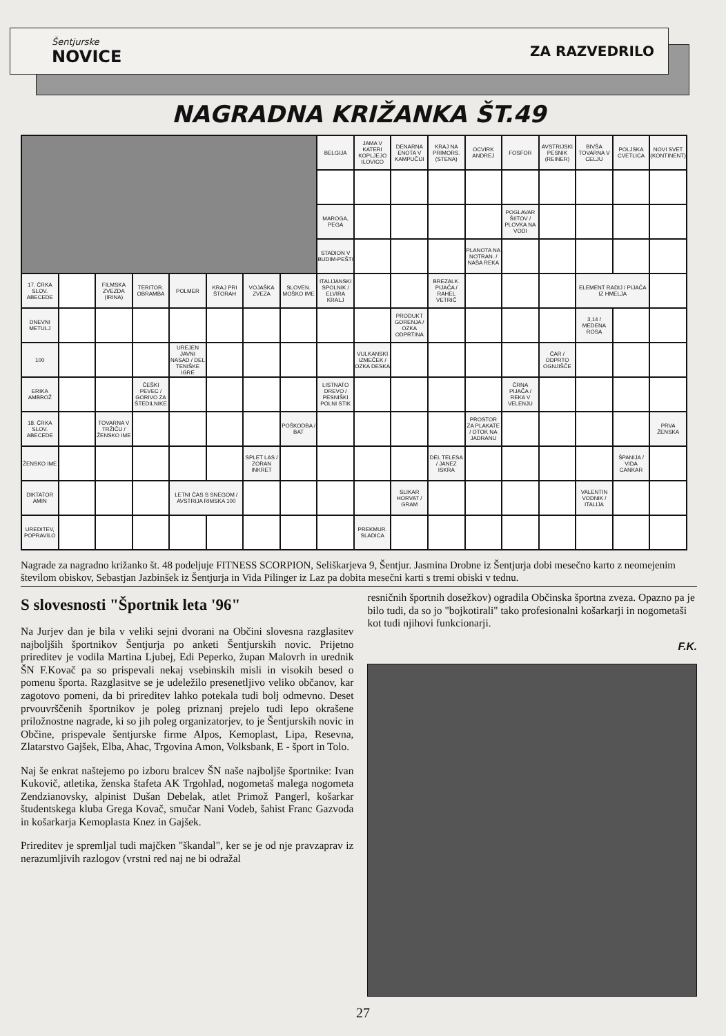Šentjurske
NOVICE
ZA RAZVEDRILO
NAGRADNA KRIŽANKA ŠT.49
| | | | | | | | | BELGIJA | JAMA V KATERI KOPLJEJO ILOVICO | DENARNA ENOTA V KAMPUČIJI | KRAJ NA PRIMORS. (STENA) | OCVIRK ANDREJ | FOSFOR | AVSTRIJSKI PESNIK (REINER) | BIVŠA TOVARNA V CELJU | POLJSKA CVETLICA | NOVI SVET (KONTINENT) |
| | | | | | | | | MAROGA, PEGA | | | | | POGLAVAR ŠIITOV / PLOVKA NA VODI | | | | |
| | | | | | | | | STADION V BUDIM-PEŠTI | | | | PLANOTA NA NOTRAN. / NAŠA REKA | | | | | |
| 17. ČRKA SLOV. ABECEDE | | FILMSKA ZVEZDA (IRINA) | TERITOR. OBRAMBA | POLMER | KRAJ PRI ŠTORAH | VOJAŠKA ZVEZA | SLOVEN. MOŠKO IME | ITALIJANSKI SPOLNIK / ELVIRA KRALJ | | | BREZALK. PIJAČA / RAHEL VETRIČ | | | | ELEMENT RADIJ / PIJAČA IZ HMELJA | | |
| DNEVNI METULJ | | | | | | | | | | PRODUKT GORENJA / OZKA ODPRTINA | | | | | 3,14 / MEDENA ROSA | | |
| 100 | | | | UREJEN JAVNI NASAD / DEL TENIŠKE IGRE | | | | | VULKANSKI IZMEČEK / OZKA DESKA | | | | | ČAR / ODPRTO OGNJIŠČE | | | |
| ERIKA AMBROŽ | | | ČEŠKI PEVEC / GORIVO ZA ŠTEDILNIKE | | | | | LISTNATO DREVO / PESNIŠKI POLNI STIK | | | | | ČRNA PIJAČA / REKA V VELENJU | | | | |
| 18. ČRKA SLOV. ABECEDE | | TOVARNA V TRŽIČU / ŽENSKO IME | | | | | POŠKODBA / BAT | | | | | PROSTOR ZA PLAKATE / OTOK NA JADRANU | | | | | PRVA ŽENSKA |
| ŽENSKO IME | | | | | | SPLET LAS / ZORAN INKRET | | | | | DEL TELESA / JANEZ ISKRA | | | | | ŠPANIJA / VIDA CANKAR | |
| DIKTATOR AMIN | | | | LETNI ČAS S SNEGOM / AVSTRIJA RIMSKA 100 | | | | | | SLIKAR HORVAT / GRAM | | | | | VALENTIN VODNIK / ITALIJA | | |
| UREDITEV, POPRAVILO | | | | | | | | | PREKMUR. SLADICA | | | | | | | | |
Nagrade za nagradno križanko št. 48 podeljuje FITNESS SCORPION, Seliškarjeva 9, Šentjur. Jasmina Drobne iz Šentjurja dobi mesečno karto z neomejenim številom obiskov, Sebastjan Jazbinšek iz Šentjurja in Vida Pilinger iz Laz pa dobita mesečni karti s tremi obiski v tednu.
S slovesnosti "Športnik leta '96"
Na Jurjev dan je bila v veliki sejni dvorani na Občini slovesna razglasitev najboljših športnikov Šentjurja po anketi Šentjurskih novic. Prijetno prireditev je vodila Martina Ljubej, Edi Peperko, župan Malovrh in urednik ŠN F.Kovač pa so prispevali nekaj vsebinskih misli in visokih besed o pomenu športa. Razglasitve se je udeležilo presenetljivo veliko občanov, kar zagotovo pomeni, da bi prireditev lahko potekala tudi bolj odmevno. Deset prvouvrščenih športnikov je poleg priznanj prejelo tudi lepo okrašene priložnostne nagrade, ki so jih poleg organizatorjev, to je Šentjurskih novic in Občine, prispevale šentjurske firme Alpos, Kemoplast, Lipa, Resevna, Zlatarstvo Gajšek, Elba, Ahac, Trgovina Amon, Volksbank, E - šport in Tolo.
Naj še enkrat naštejemo po izboru bralcev ŠN naše najboljše športnike: Ivan Kukovič, atletika, ženska štafeta AK Trgohlad, nogometaš malega nogometa Zendzianovsky, alpinist Dušan Debelak, atlet Primož Pangerl, košarkar študentskega kluba Grega Kovač, smučar Nani Vodeb, šahist Franc Gazvoda in košarkarja Kemoplasta Knez in Gajšek.
Prireditev je spremljal tudi majčken "škandal", ker se je od nje pravzaprav iz nerazumljivih razlogov (vrstni red naj ne bi odražal
resničnih športnih dosežkov) ogradila Občinska športna zveza. Opazno pa je bilo tudi, da so jo "bojkotirali" tako profesionalni košarkarji in nogometaši kot tudi njihovi funkcionarji.
F.K.
27